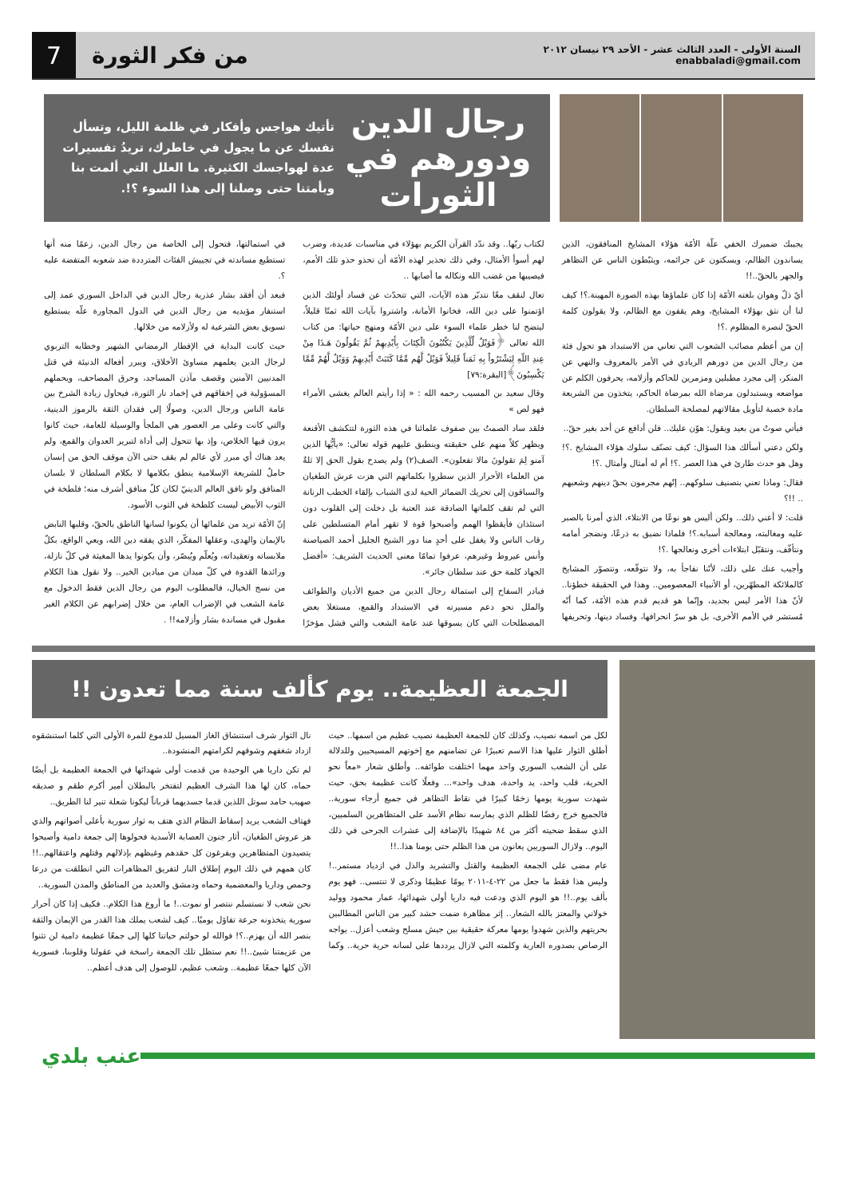السنة الأولى - العدد الثالث عشر - الأحد ٢٩ نيسان ٢٠١٢
enabbaladi@gmail.com
من فكر الثورة
7
رجال الدين ودورهم في الثورات
تأتيك هواجس وأفكار في ظلمة الليل، وتسأل نفسك عن ما يجول في خاطرك، تريدُ تفسيرات عدة لهواجسك الكثيرة. ما العلل التي ألمت بنا وبأمتنا حتى وصلنا إلى هذا السوء ؟!.
يجيبك ضميرك الخفي علّة الأمّة هؤلاء المشايخ المنافقون، الذين يساندون الظالم، ويسكتون عن جرائمه، ويثبّطون الناس عن التظاهر والجهر بالحقّ..!!
أيّ ذلّ وهوان بلغته الأمّة إذا كان علماؤها بهذه الصورة المهينة.؟! كيف لنا أن نثق بهؤلاء المشايخ، وهم يقفون مع الظالم، ولا يقولون كلمة الحقّ لنصرة المظلوم .؟!
إن من أعظم مصائب الشعوب التي تعاني من الاستبداد هو تحول فئة من رجال الدين من دورهم الريادي في الأمر بالمعروف والنهي عن المنكر، إلى مجرد مطبلين ومزمرين للحاكم وأزلامه، يحرفون الكلم عن مواضعه ويستبدلون مرضاة الله بمرضاة الحاكم، يتخذون من الشريعة مادة خصبة لتأويل مقالاتهم لمصلحة السلطان.
فيأتي صوتٌ من بعيد ويقول: هوّن عليك.. فلن أدافع عن أحد بغير حقّ..
ولكن دعني أسألك هذا السؤال: كيف تصنّف سلوك هؤلاء المشايخ .؟! وهل هو حدث طارئ في هذا العصر .؟! أم له أمثال وأمثال .؟!
فقال: وماذا تعني بتصنيف سلوكهم.. إنّهم مجرمون بحقّ دينهم وشعبهم .. !!؟
قلت: لا أعني ذلك.. ولكن أليس هو نوعًا من الابتلاء، الذي أمرنا بالصبر عليه ومغالبته، ومعالجة أسبابه.؟! فلماذا نضيق به ذرعًا، ونضجر أمامه ونتأفّف، ونتقبّل ابتلاءات أخرى ونعالجها .؟!
وأجيب عنك على ذلك، لأنّنا نفاجأ به، ولا نتوقّعه، ونتصوّر المشايخ كالملائكة المطهّرين، أو الأنبياء المعصومين.. وهذا في الحقيقة خطؤنا.. لأنّ هذا الأمر ليس بجديد، وإنّما هو قديم قدم هذه الأمّة، كما أنّه مُستشر في الأمم الأخرى، بل هو سرّ انحرافها، وفساد دينها، وتحريفها لكتاب ربّها.. وقد ندّد القرآن الكريم بهؤلاء في مناسبات عديدة، وضرب لهم أسوأ الأمثال، وفي ذلك تحذير لهذه الأمّة أن تحذو حذو تلك الأمم، فيصيبها من غضب الله ونكاله ما أصابها ..
تعال لنقف معًا نتدبّر هذه الآيات، التي تتحدّث عن فساد أولئك الذين اؤتمنوا على دين الله، فخانوا الأمانة، واشتروا بآيات الله ثمنًا قليلاً، ليتضح لنا خطر علماء السوء على دين الأمّة ومنهج حياتها: من كتاب الله تعالى ﴿فَوَيْلٌ لِّلَّذِينَ يَكْتُبُونَ الْكِتَابَ بِأَيْدِيهِمْ ثُمَّ يَقُولُونَ هَـذَا مِنْ عِندِ اللّهِ لِيَشْتَرُواْ بِهِ ثَمَناً قَلِيلاً فَوَيْلٌ لَّهُم مِّمَّا كَتَبَتْ أَيْدِيهِمْ وَوَيْلٌ لَّهُمْ مِّمَّا يَكْسِبُونَ﴾[البقرة:٧٩]
وقال سعيد بن المسيب رحمه الله : « إذا رأيتم العالم يغشى الأمراء فهو لص »
فلقد ساد الصمتُ بين صفوف علمائنا في هذه الثورة لتتكشف الأقنعة ويظهر كلاً منهم على حقيقته وينطبق عليهم قوله تعالى: «يأيُّها الذين آمنو لِمَ تقولونَ مالا تفعلون». الصف(٢) ولم يصدح بقول الحق إلا ثلةٌ من العلماء الأحرار الذين سطروا بكلماتهم التي هزت عرش الطغيان والسباقون إلى تحريك الضمائر الحية لدى الشباب بإلقاء الخطب الرنانة التي لم تقف كلماتها الصادقة عند العتبة بل دخلت إلى القلوب دون استئذان فأيقظوا الهمم وأصبحوا قوة لا تقهر أمام المتسلطين على رقاب الناس ولا يغفل على أحدٍ منا دور الشيخ الجليل أحمد الصياصنة وأنس عيروط وغيرهم، عرفوا تمامًا معنى الحديث الشريف: «أفضل الجهاد كلمة حق عند سلطان جائر».
فبادر السفاح إلى استمالة رجال الدين من جميع الأديان والطوائف والملل نحو دعم مسيرته في الاستبداد والقمع، مستغلا بعض المصطلحات التي كان يسوقها عند عامة الشعب والتي فشل مؤخرًا في استمالتها، فتحول إلى الخاصة من رجال الدين، زعمًا منه أنها تستطيع مساندته في تجييش الفئات المترددة ضد شعوبه المتفضة عليه ؟.
فبعد أن أفقد بشار عذرية رجال الدين في الداخل السوري عمد إلى استنفار مؤيديه من رجال الدين في الدول المجاورة علّه يستطيع تسويق بعض الشرعية له ولأزلامه من خلالها.
حيث كانت البداية في الإفطار الرمضاني الشهير وخطابه التربوي لرجال الدين يعلمهم مساوئ الأخلاق، ويبرر أفعاله الدنيئة في قتل المدنيين الآمنين وقصف مآذن المساجد، وحرق المصاحف، ويحملهم المسؤولية في إخفاقهم في إخماد نار الثورة، فيحاول زيادة الشرخ بين عامة الناس ورجال الدين، وصولًا إلى فقدان الثقة بالرموز الدينية، والتي كانت وعلى مر العصور هي الملجأ والوسيلة للعامة، حيث كانوا يرون فيها الخلاص، وإذ بها تتحول إلى أداة لتبرير العدوان والقمع، ولم يعد هناك أي مبرر لأي عالم لم يقف حتى الآن موقف الحق من إنسان حاملٌ للشريعة الإسلامية ينطق بكلامها لا بكلام السلطان لا بلسان المنافق ولو نافق العالم الدينيّ لكان كلّ منافق أشرف منه؛ فلطخة في الثوب الأبيض ليست كلطخة في الثوب الأسود.
إنّ الأمّة تريد من علمائها أن يكونوا لسانها الناطق بالحقّ، وقلبها النابض بالإيمان والهدى، وعقلها المفكّر، الذي يفقه دين الله، ويعي الواقع، بكلّ ملابساته وتعقيداته، ويُعلّم ويُبصّر، وأن يكونوا يدها المغيثة في كلّ نازلة، ورائدها القدوة في كلّ ميدان من ميادين الخير.. ولا نقول هذا الكلام من نسج الخيال، فالمطلوب اليوم من رجال الدين فقط الدخول مع عامة الشعب في الإضراب العام، من خلال إضرابهم عن الكلام الغير مقبول في مساندة بشار وأزلامه!! .
الجمعة العظيمة.. يوم كألف سنة مما تعدون !!
لكل من اسمه نصيب، وكذلك كان للجمعة العظيمة نصيب عظيم من اسمها.. حيث أطلق الثوار عليها هذا الاسم تعبيرًا عن تضامنهم مع إخوتهم المسيحيين وللدلالة على أن الشعب السوري واحد مهما اختلفت طوائفه.. وأطلق شعار «معاً نحو الحرية، قلب واحد، يد واحدة، هدف واحد»... وفعلًا كانت عظيمة بحق، حيث شهدت سورية يومها زخمًا كبيرًا في نقاط التظاهر في جميع أرجاء سورية.. فالجميع خرج رفضًا للظلم الذي يمارسه نظام الأسد على المتظاهرين السلميين، الذي سقط ضحيته أكثر من ٨٤ شهيدًا بالإضافة إلى عشرات الجرحى في ذلك اليوم.. ولازال السوريين يعانون من هذا الظلم حتى يومنا هذا..!!
عام مضى على الجمعة العظيمة والقتل والتشريد والذل في ازدياد مستمر..! وليس هذا فقط ما جعل من ٢٢-٤-٢٠١١ يومًا عظيمًا وذكرى لا تنتسى.. فهو يوم بألف يوم..!! هو اليوم الذي ودعت فيه داريا أولى شهدائها، عمار محمود ووليد خولاني والمعتز بالله الشعار.. إثر مظاهرة ضمت حشد كبير من الناس المطالبين بحريتهم والذين شهدوا يومها معركة حقيقية بين جيش مسلح وشعب أعزل.. يواجه الرصاص بصدوره العارية وكلمته التي لازال يرددها على لسانه حرية حرية.. وكما نال الثوار شرف استنشاق الغاز المسيل للدموع للمرة الأولى التي كلما استنشقوه ازداد شغفهم وشوقهم لكرامتهم المنشودة..
لم تكن داريا هي الوحيدة من قدمت أولى شهدائها في الجمعة العظيمة بل أيضًا حماه، كان لها هذا الشرف العظيم لتفتخر بالبطلان أمير أكرم طقم و صديقه صهيب حامد سوتل اللذين قدما جسديهما قرباناً ليكونا شعلة تنير لنا الطريق..
فهتاف الشعب يريد إسقاط النظام الذي هتف به ثوار سورية بأعلى أصواتهم والذي هز عروش الطغيان، أثار جنون العصابة الأسدية فحولوها إلى جمعة دامية وأصبحوا يتصيدون المتظاهرين ويفرغون كل حقدهم وغيظهم بإذلالهم وقتلهم واعتقالهم..!! كان همهم في ذلك اليوم إطلاق النار لتفريق المظاهرات التي انطلقت من درعا وحمص وداريا والمعضمية وحماه ودمشق والعديد من المناطق والمدن السورية..
نحن شعب لا نستسلم ننتصر أو نموت..! ما أروع هذا الكلام.. فكيف إذا كان أحرار سورية يتخذونه جرعة تفاؤل يوميًا.. كيف لشعب يملك هذا القدر من الإيمان والثقة بنصر الله أن يهزم..؟! فوالله لو حولتم حياتنا كلها إلى جمعًا عظيمة دامية لن تثنوا من عزيمتنا شيئ..!! نعم ستظل تلك الجمعة راسخة في عقولنا وقلوبنا، فسورية الآن كلها جمعًا عظيمة.. وشعب عظيم، للوصول إلى هدف أعظم..
عنب بلدي